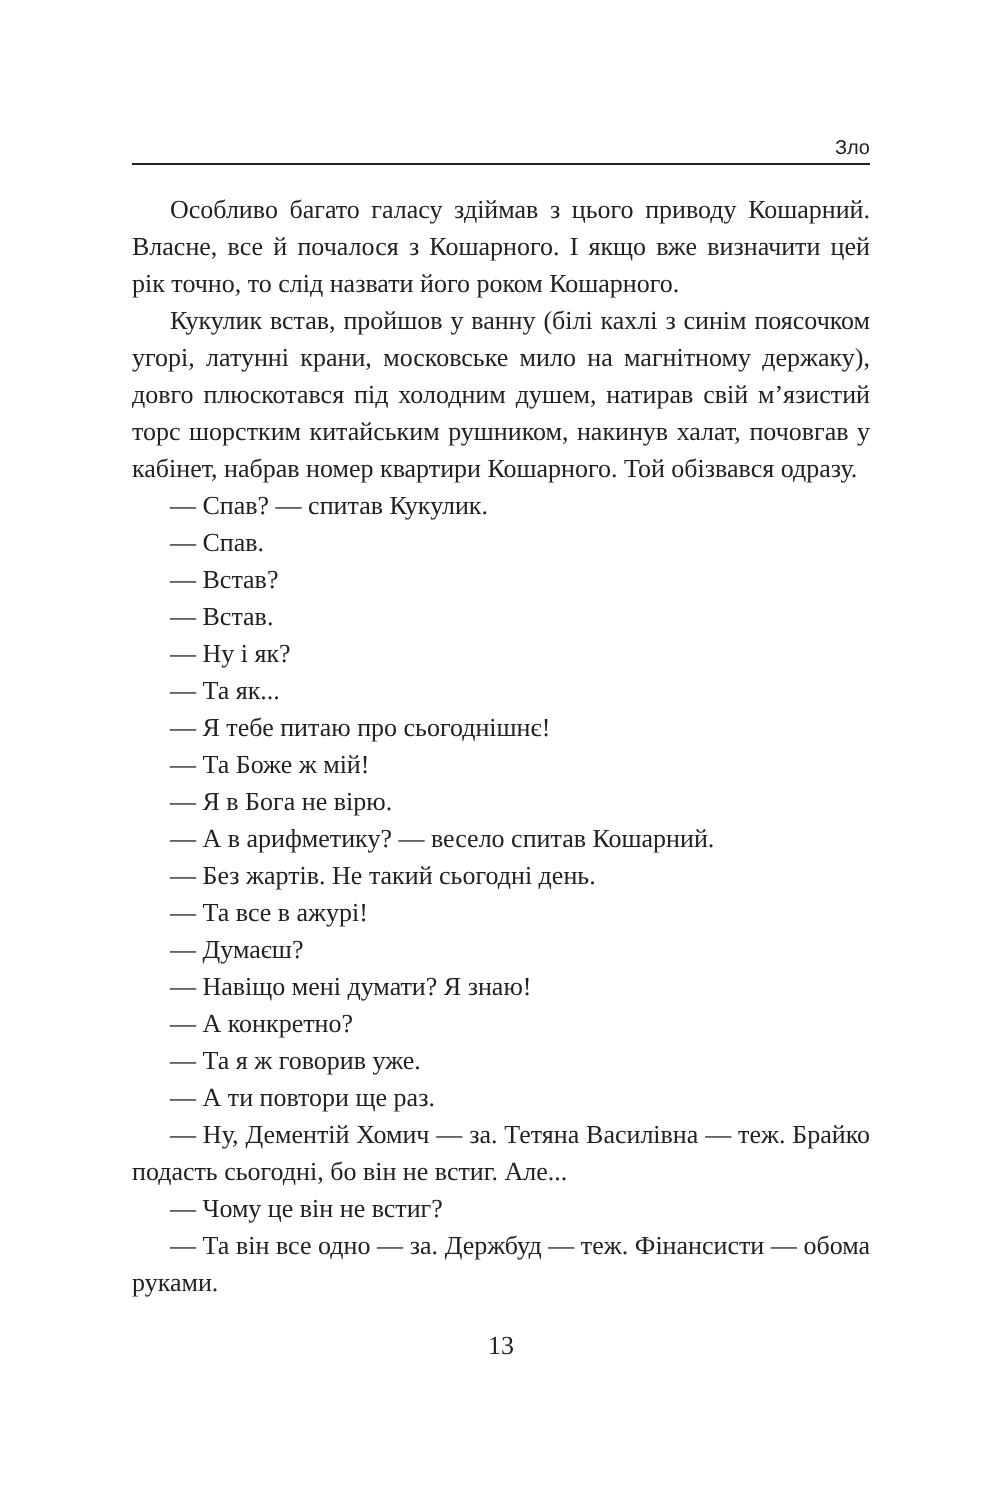Зло
Особливо багато галасу здіймав з цього приводу Кошарний. Власне, все й почалося з Кошарного. І якщо вже визначити цей рік точно, то слід назвати його роком Кошарного.
Кукулик встав, пройшов у ванну (білі кахлі з синім поясочком угорі, латунні крани, московське мило на магнітному держаку), довго плюскотався під холодним душем, натирав свій м’язистий торс шорстким китайським рушником, накинув халат, почовгав у кабінет, набрав номер квартири Кошарного. Той обізвався одразу.
— Спав? — спитав Кукулик.
— Спав.
— Встав?
— Встав.
— Ну і як?
— Та як...
— Я тебе питаю про сьогоднішнє!
— Та Боже ж мій!
— Я в Бога не вірю.
— А в арифметику? — весело спитав Кошарний.
— Без жартів. Не такий сьогодні день.
— Та все в ажурі!
— Думаєш?
— Навіщо мені думати? Я знаю!
— А конкретно?
— Та я ж говорив уже.
— А ти повтори ще раз.
— Ну, Дементій Хомич — за. Тетяна Василівна — теж. Брайко подасть сьогодні, бо він не встиг. Але...
— Чому це він не встиг?
— Та він все одно — за. Держбуд — теж. Фінансисти — обома руками.
13